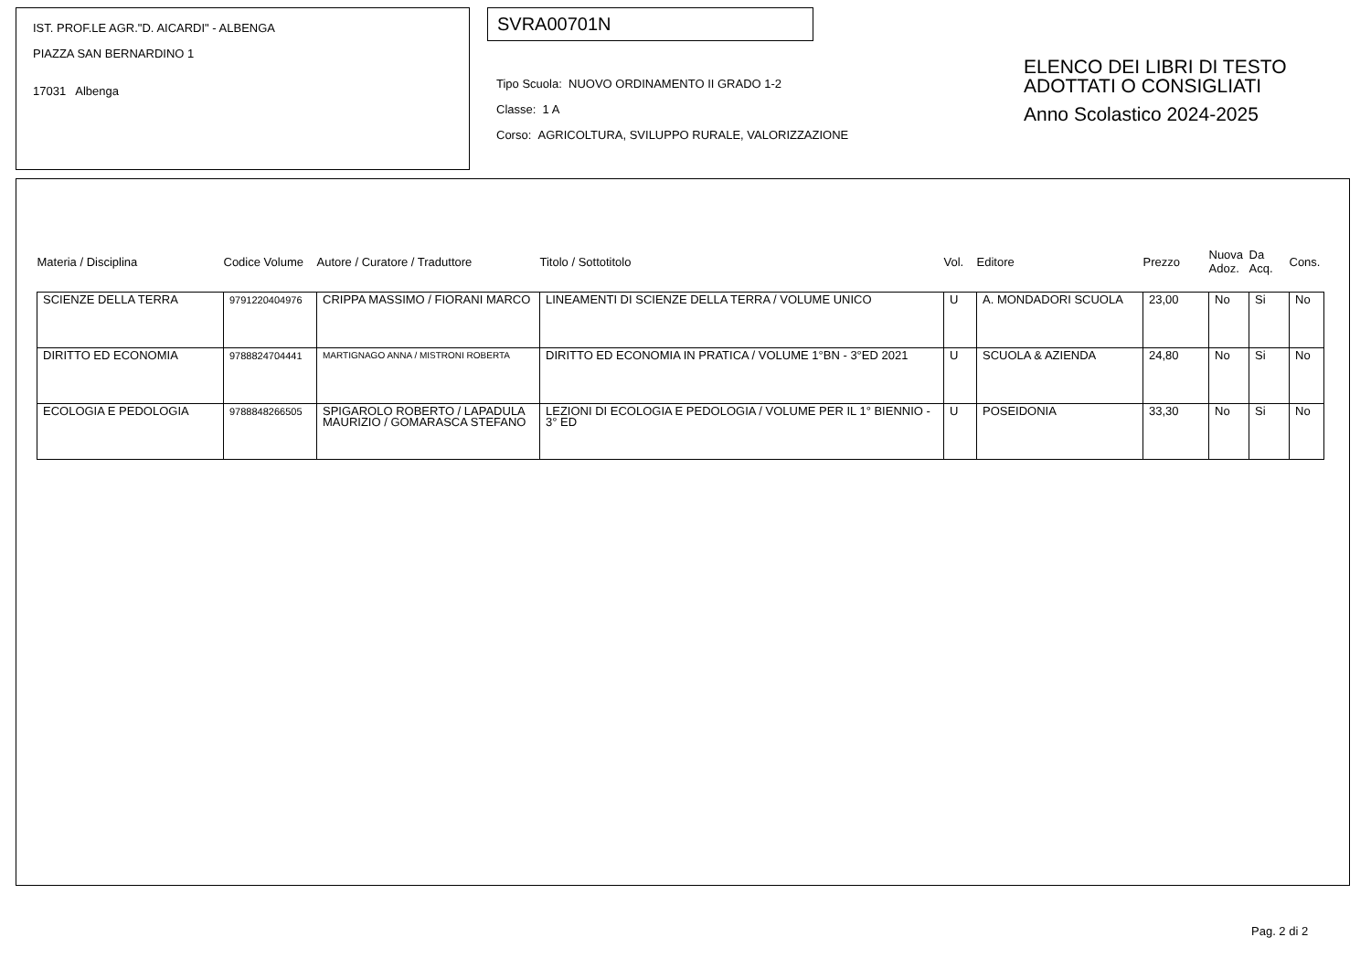IST. PROF.LE AGR."D. AICARDI" - ALBENGA
PIAZZA SAN BERNARDINO 1
17031 Albenga
SVRA00701N
Tipo Scuola: NUOVO ORDINAMENTO II GRADO 1-2
Classe: 1 A
Corso: AGRICOLTURA, SVILUPPO RURALE, VALORIZZAZIONE
ELENCO DEI LIBRI DI TESTO
ADOTTATI O CONSIGLIATI
Anno Scolastico 2024-2025
| Materia / Disciplina | Codice Volume | Autore / Curatore / Traduttore | Titolo / Sottotitolo | Vol. | Editore | Prezzo | Nuova Adoz. | Da Acq. | Cons. |
| --- | --- | --- | --- | --- | --- | --- | --- | --- | --- |
| SCIENZE DELLA TERRA | 9791220404976 | CRIPPA MASSIMO / FIORANI MARCO | LINEAMENTI DI SCIENZE DELLA TERRA / VOLUME UNICO | U | A. MONDADORI SCUOLA | 23,00 | No | Si | No |
| DIRITTO ED ECONOMIA | 9788824704441 | MARTIGNAGO ANNA / MISTRONI ROBERTA | DIRITTO ED ECONOMIA IN PRATICA / VOLUME 1°BN - 3°ED 2021 | U | SCUOLA & AZIENDA | 24,80 | No | Si | No |
| ECOLOGIA E PEDOLOGIA | 9788848266505 | SPIGAROLO ROBERTO / LAPADULA MAURIZIO / GOMARASCA STEFANO | LEZIONI DI ECOLOGIA E PEDOLOGIA / VOLUME PER IL 1° BIENNIO - 3° ED | U | POSEIDONIA | 33,30 | No | Si | No |
Pag. 2 di 2